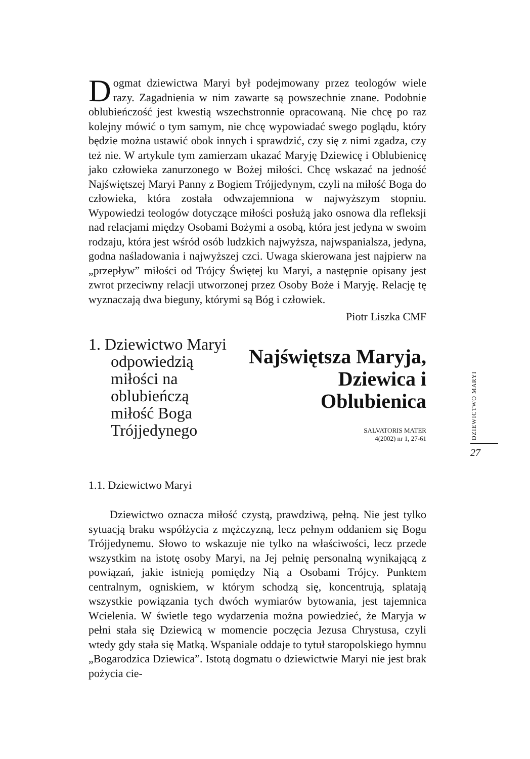Dogmat dziewictwa Maryi był podejmowany przez teologów wiele razy. Zagadnienia w nim zawarte są powszechnie znane. Podobnie oblubieńczość jest kwestią wszechstronnie opracowaną. Nie chcę po raz kolejny mówić o tym samym, nie chcę wypowiadać swego poglądu, który będzie można ustawić obok innych i sprawdzić, czy się z nimi zgadza, czy też nie. W artykule tym zamierzam ukazać Maryję Dziewicę i Oblubienicę jako człowieka zanurzonego w Bożej miłości. Chcę wskazać na jedność Najświętszej Maryi Panny z Bogiem Trójjedynym, czyli na miłość Boga do człowieka, która została odwzajemniona w najwyższym stopniu. Wypowiedzi teologów dotyczące miłości posłużą jako osnowa dla refleksji nad relacjami między Osobami Bożymi a osobą, która jest jedyna w swoim rodzaju, która jest wśród osób ludzkich najwyższa, najwspanialsza, jedyna, godna naśladowania i najwyższej czci. Uwaga skierowana jest najpierw na „przepływ” miłości od Trójcy Świętej ku Maryi, a następnie opisany jest zwrot przeciwny relacji utworzonej przez Osoby Boże i Maryję. Relację tę wyznaczają dwa bieguny, którymi są Bóg i człowiek.
Piotr Liszka CMF
1. Dziewictwo Maryi
odpowiedzią miłości na oblubieńczą miłość Boga Trójjedynego
Najświętsza Maryja,
Dziewica i Oblubienica
SALVATORIS MATER
4(2002) nr 1, 27-61
1.1. Dziewictwo Maryi
Dziewictwo oznacza miłość czystą, prawdziwą, pełną. Nie jest tylko sytuacją braku współżycia z mężczyzną, lecz pełnym oddaniem się Bogu Trójjedynemu. Słowo to wskazuje nie tylko na właściwości, lecz przede wszystkim na istotę osoby Maryi, na Jej pełnię personalną wynikającą z powiązań, jakie istnieją pomiędzy Nią a Osobami Trójcy. Punktem centralnym, ogniskiem, w którym schodzą się, koncentrują, splatają wszystkie powiązania tych dwóch wymiarów bytowania, jest tajemnica Wcielenia. W świetle tego wydarzenia można powiedzieć, że Maryja w pełni stała się Dziewicą w momencie poczęcia Jezusa Chrystusa, czyli wtedy gdy stała się Matką. Wspaniale oddaje to tytuł staropolskiego hymnu „Bogarodzica Dziewica”. Istotą dogmatu o dziewictwie Maryi nie jest brak pożycia cie-
DZIEWICTWO MARYI
27